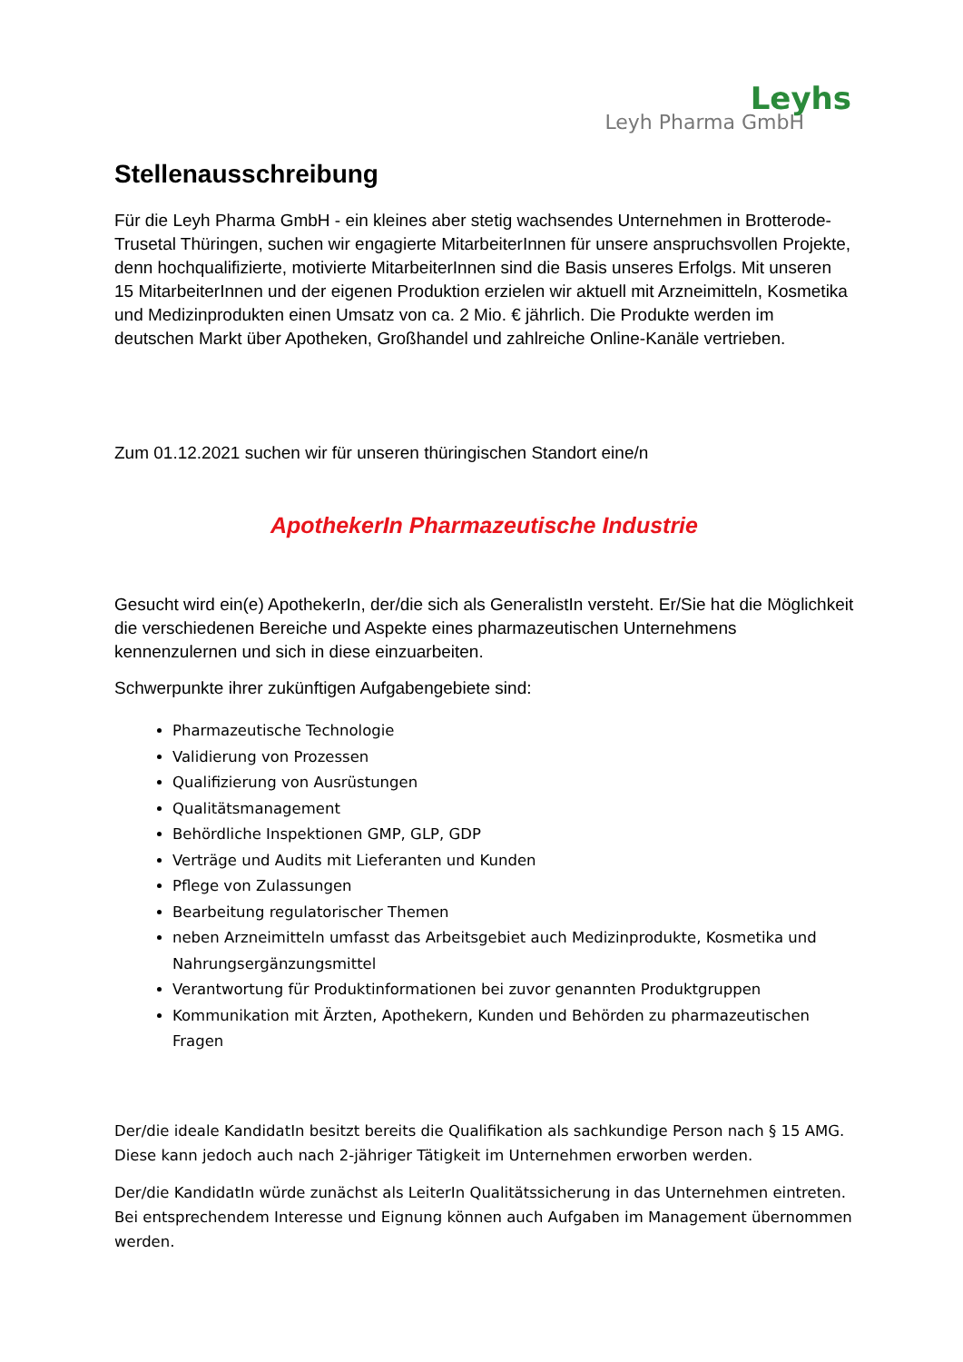Leyhs
Leyh Pharma GmbH
Stellenausschreibung
Für die Leyh Pharma GmbH - ein kleines aber stetig wachsendes Unternehmen in Brotterode-Trusetal Thüringen, suchen wir engagierte MitarbeiterInnen für unsere anspruchsvollen Projekte, denn hochqualifizierte, motivierte MitarbeiterInnen sind die Basis unseres Erfolgs. Mit unseren 15 MitarbeiterInnen und der eigenen Produktion erzielen wir aktuell mit Arzneimitteln, Kosmetika und Medizinprodukten einen Umsatz von ca. 2 Mio. € jährlich. Die Produkte werden im deutschen Markt über Apotheken, Großhandel und zahlreiche Online-Kanäle vertrieben.
Zum 01.12.2021 suchen wir für unseren thüringischen Standort eine/n
ApothekerIn Pharmazeutische Industrie
Gesucht wird ein(e) ApothekerIn, der/die sich als GeneralistIn versteht. Er/Sie hat die Möglichkeit die verschiedenen Bereiche und Aspekte eines pharmazeutischen Unternehmens kennenzulernen und sich in diese einzuarbeiten.
Schwerpunkte ihrer zukünftigen Aufgabengebiete sind:
Pharmazeutische Technologie
Validierung von Prozessen
Qualifizierung von Ausrüstungen
Qualitätsmanagement
Behördliche Inspektionen GMP, GLP, GDP
Verträge und Audits mit Lieferanten und Kunden
Pflege von Zulassungen
Bearbeitung regulatorischer Themen
neben Arzneimitteln umfasst das Arbeitsgebiet auch Medizinprodukte, Kosmetika und Nahrungsergänzungsmittel
Verantwortung für Produktinformationen bei zuvor genannten Produktgruppen
Kommunikation mit Ärzten, Apothekern, Kunden und Behörden zu pharmazeutischen Fragen
Der/die ideale KandidatIn besitzt bereits die Qualifikation als sachkundige Person nach § 15 AMG. Diese kann jedoch auch nach 2-jähriger Tätigkeit im Unternehmen erworben werden.
Der/die KandidatIn würde zunächst als LeiterIn Qualitätssicherung in das Unternehmen eintreten. Bei entsprechendem Interesse und Eignung können auch Aufgaben im Management übernommen werden.